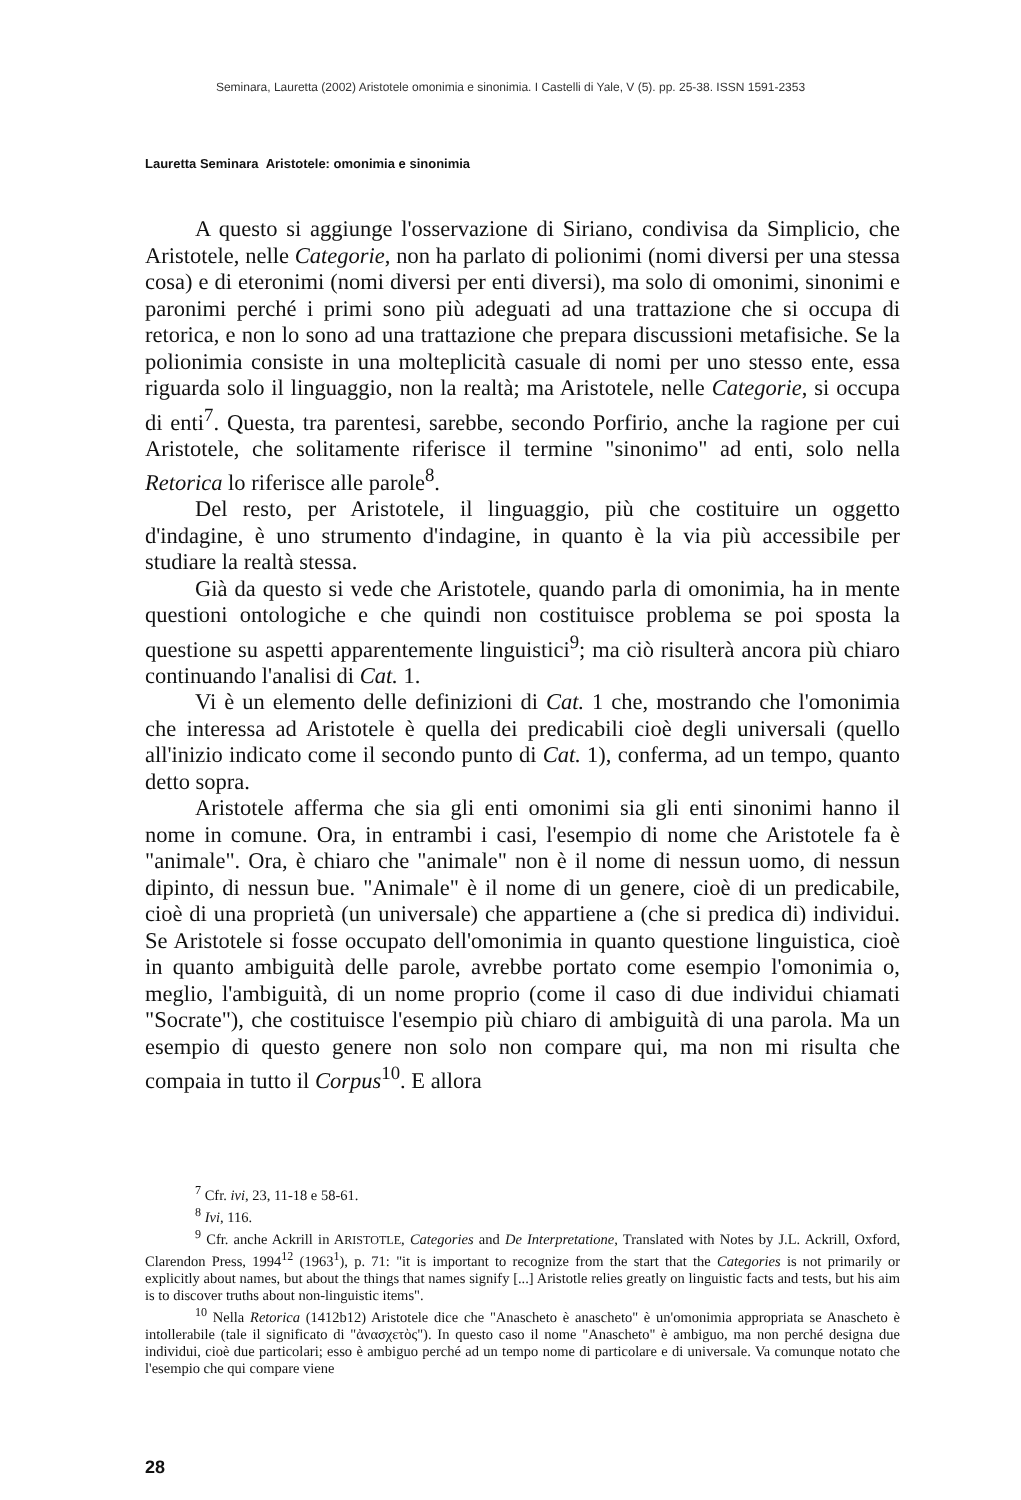Seminara, Lauretta (2002) Aristotele omonimia e sinonimia. I Castelli di Yale, V (5). pp. 25-38. ISSN 1591-2353
Lauretta Seminara Aristotele: omonimia e sinonimia
A questo si aggiunge l'osservazione di Siriano, condivisa da Simplicio, che Aristotele, nelle Categorie, non ha parlato di polionimi (nomi diversi per una stessa cosa) e di eteronimi (nomi diversi per enti diversi), ma solo di omonimi, sinonimi e paronimi perché i primi sono più adeguati ad una trattazione che si occupa di retorica, e non lo sono ad una trattazione che prepara discussioni metafisiche. Se la polionimia consiste in una molteplicità casuale di nomi per uno stesso ente, essa riguarda solo il linguaggio, non la realtà; ma Aristotele, nelle Categorie, si occupa di enti<sup>7</sup>. Questa, tra parentesi, sarebbe, secondo Porfirio, anche la ragione per cui Aristotele, che solitamente riferisce il termine "sinonimo" ad enti, solo nella Retorica lo riferisce alle parole<sup>8</sup>.
Del resto, per Aristotele, il linguaggio, più che costituire un oggetto d'indagine, è uno strumento d'indagine, in quanto è la via più accessibile per studiare la realtà stessa.
Già da questo si vede che Aristotele, quando parla di omonimia, ha in mente questioni ontologiche e che quindi non costituisce problema se poi sposta la questione su aspetti apparentemente linguistici<sup>9</sup>; ma ciò risulterà ancora più chiaro continuando l'analisi di Cat. 1.
Vi è un elemento delle definizioni di Cat. 1 che, mostrando che l'omonimia che interessa ad Aristotele è quella dei predicabili cioè degli universali (quello all'inizio indicato come il secondo punto di Cat. 1), conferma, ad un tempo, quanto detto sopra.
Aristotele afferma che sia gli enti omonimi sia gli enti sinonimi hanno il nome in comune. Ora, in entrambi i casi, l'esempio di nome che Aristotele fa è "animale". Ora, è chiaro che "animale" non è il nome di nessun uomo, di nessun dipinto, di nessun bue. "Animale" è il nome di un genere, cioè di un predicabile, cioè di una proprietà (un universale) che appartiene a (che si predica di) individui. Se Aristotele si fosse occupato dell'omonimia in quanto questione linguistica, cioè in quanto ambiguità delle parole, avrebbe portato come esempio l'omonimia o, meglio, l'ambiguità, di un nome proprio (come il caso di due individui chiamati "Socrate"), che costituisce l'esempio più chiaro di ambiguità di una parola. Ma un esempio di questo genere non solo non compare qui, ma non mi risulta che compaia in tutto il Corpus<sup>10</sup>. E allora
<sup>7</sup> Cfr. ivi, 23, 11-18 e 58-61.
<sup>8</sup> Ivi, 116.
<sup>9</sup> Cfr. anche Ackrill in ARISTOTLE, Categories and De Interpretatione, Translated with Notes by J.L. Ackrill, Oxford, Clarendon Press, 1994<sup>12</sup> (1963<sup>1</sup>), p. 71: "it is important to recognize from the start that the Categories is not primarily or explicitly about names, but about the things that names signify [...] Aristotle relies greatly on linguistic facts and tests, but his aim is to discover truths about non-linguistic items".
<sup>10</sup> Nella Retorica (1412b12) Aristotele dice che "Anascheto è anascheto" è un'omonimia appropriata se Anascheto è intollerabile (tale il significato di "ἀνασχετὸς"). In questo caso il nome "Anascheto" è ambiguo, ma non perché designa due individui, cioè due particolari; esso è ambiguo perché ad un tempo nome di particolare e di universale. Va comunque notato che l'esempio che qui compare viene
28